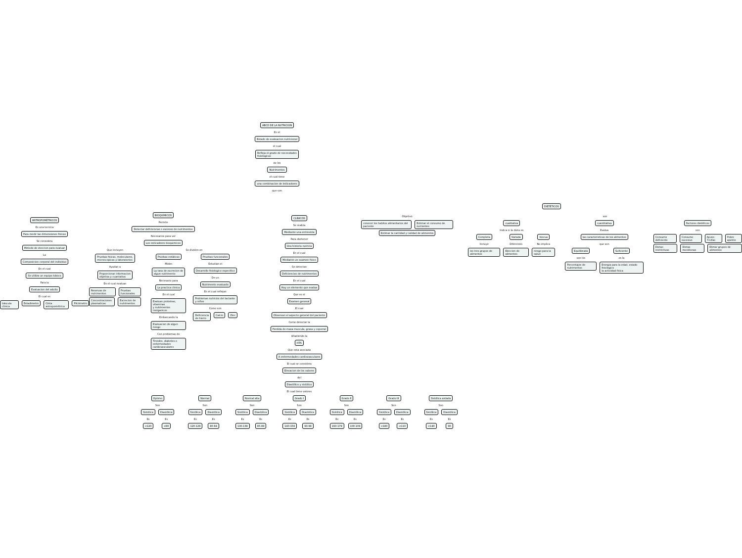ABCD DE LA NUTRICION
Es el
Estado de evaluacion nutricional
el cual
Refleja el grado de necesidades
fisiologicas
de los
Nutrimentos
el cual tiene
una combinacion de indicadores
que son
ANTROPOMÉTRICOS
Es una tecnica
Para medir las dimensiones fisicas
Se considera
Metodo de eleccion para evaluar
La
Composicion corporal del individuo
En el cual
Se utiliza un equipo básico
Para la
Evaluacion del adulto
El cual es
báscula clinica Estadimetro Cinta antropométrica Plicómetro
BIOQUÍMICOS
Permite
Detectar deficiencias o excesos de nutrimentos
Necesarios para ver
Los indicadores bioquimicos
Que incluyen
Pruebas fisicas, moleculares,
microscopicas y laboratorios
Ayudan a
Proporcionar informacion
objetiva y cuantativa
En el cual evaluan
Reservas de nutrimentos Pruebas funcionales
Concentraciones plasmaticas Excrecion de nutrimentos
Se dividen en
Pruebas estáticas
Miden
La tasa de excrecion de
algun nutrimento
Necesario para
La practica clinica
En el cual
Evaluan proteinas, vitaminas
y nutrimentos inorganicos
Embarcando la
Evaluacion de algun riesgo
Con problemas de
Tiroides, diabetes o enfermedades cardiovasculares
Pruebas funcionales
Estudian el
Desarrollo fisiologico especifico
De un
Nutrimento evaluado
En el cual reflejan
Problemas nutricios del lactante y niños
Como son
Deficiencia de hierro Calcio Zinc
CLÍNICOS
Se realiza
Mediante una entrevista
Para obetener
Una historia nutricia
En el cual
Mediante un examen fisico
Se detectan
Deficiencias de nutrimentos
En el cual
Hay un elemento que evalua
Que es el
Examen general
El cual
Observan el aspecto general del paciente
Como detectar la
Perdida de masa muscula, grasa y coporral
Añadiendo la
HTA
Que esta asociada
A enfermedades cardiovasculares
El cual se considera
Elevacion de los valores
del
Diastólico y sistólico
El cual tiene valores
Optimo
Son
Sistólica
Es
<120
Diastólica
Es
<80
Normal
Son
Sistólica
Es
120-129
Diastólica
Es
80-84
Normal alta
Son
Sistólica
Es
130-139
Diastólica
Es
85-89
Grado I
Son
Sistólica
Es
140-159
Diastólica
Es
90-99
Grado II
Son
Sistólica
Es
160-179
Diastólica
Es
100-109
Grado III
Son
Sistólica
Es
<180
Diastólica
Es
<110
Sistólica aislada
Son
Sistólica
Es
<140
Diastólica
Es
90
DIETÉTICOS
Objetivo
conocer los habitos alimentarios del paciente
Estimar el consumo de nutrientes
Estimar la cantidad y calidad de alimentos
son
cualitativa
Indica si la dieta es
Completa
Incluye
los tres grupos de alimentos
Variada
Diferentes
Eleccion de alimentos
Inocua
No implica
riesgo para la salud
cuantitativa
Evalua
las caracteristicas de los alimentos
que son
Equilibrada
son los
Porcentajes de nutrimentos
Suficiente
es la
Energia para la edad, estado fisiologico
la actividad fisica
Factores dietéticos
son
Consumo deficiente Consumo excesivo Ayuno 7<días Pobre apetito
Dietas restrictivas Dietas monótonas Elimar grupos de alimentos